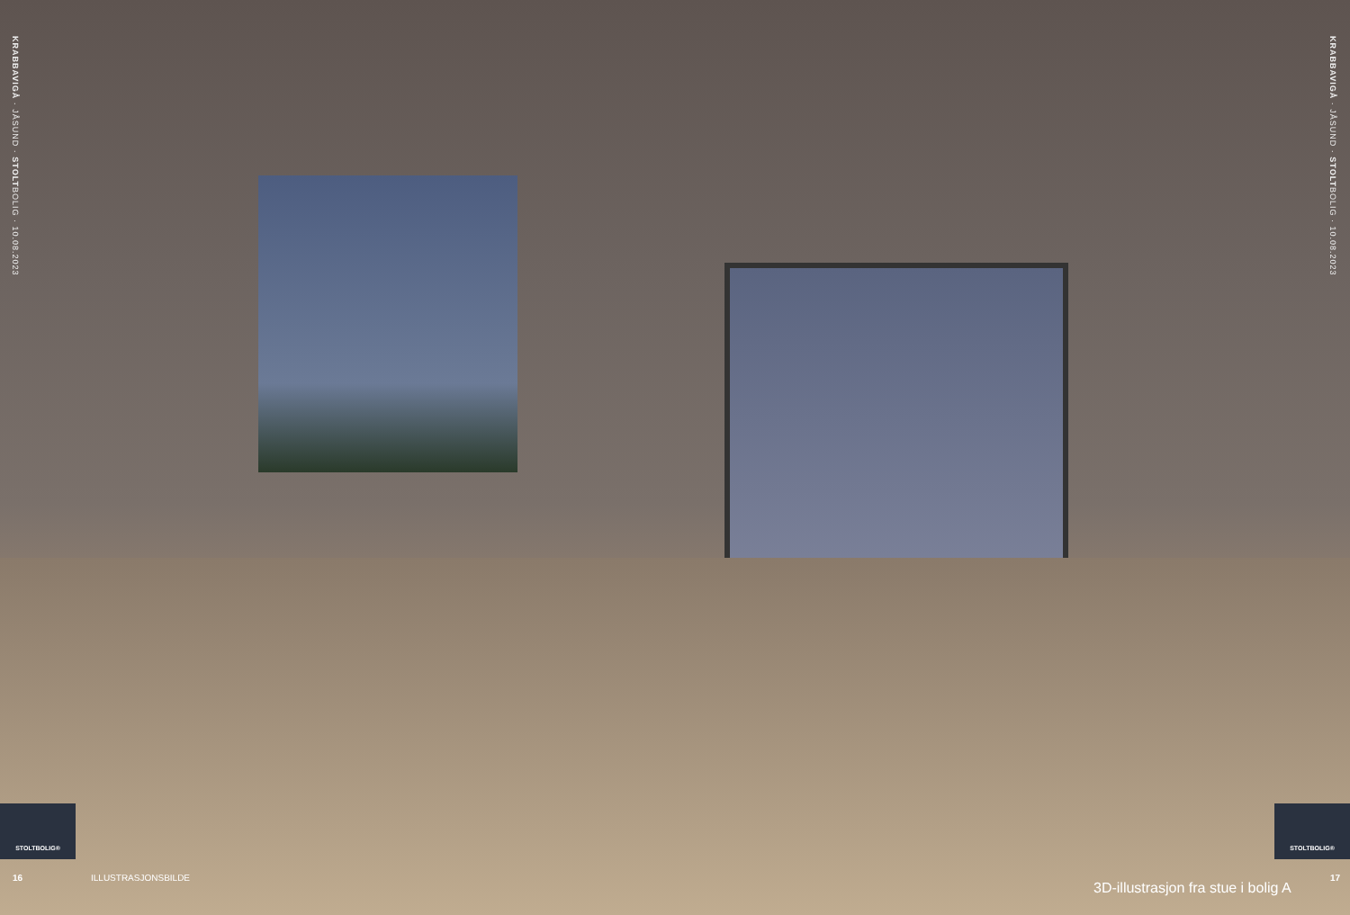KRABBAVIGÅ · JÅSUND · STOLTBOLIG · 10.08.2023
KRABBAVIGÅ · JÅSUND · STOLTBOLIG · 10.08.2023
STOLTBOLIG® STOLTBOLIG®
16 ILLUSTRASJONSBILDE
3D-illustrasjon fra stue i bolig A
17